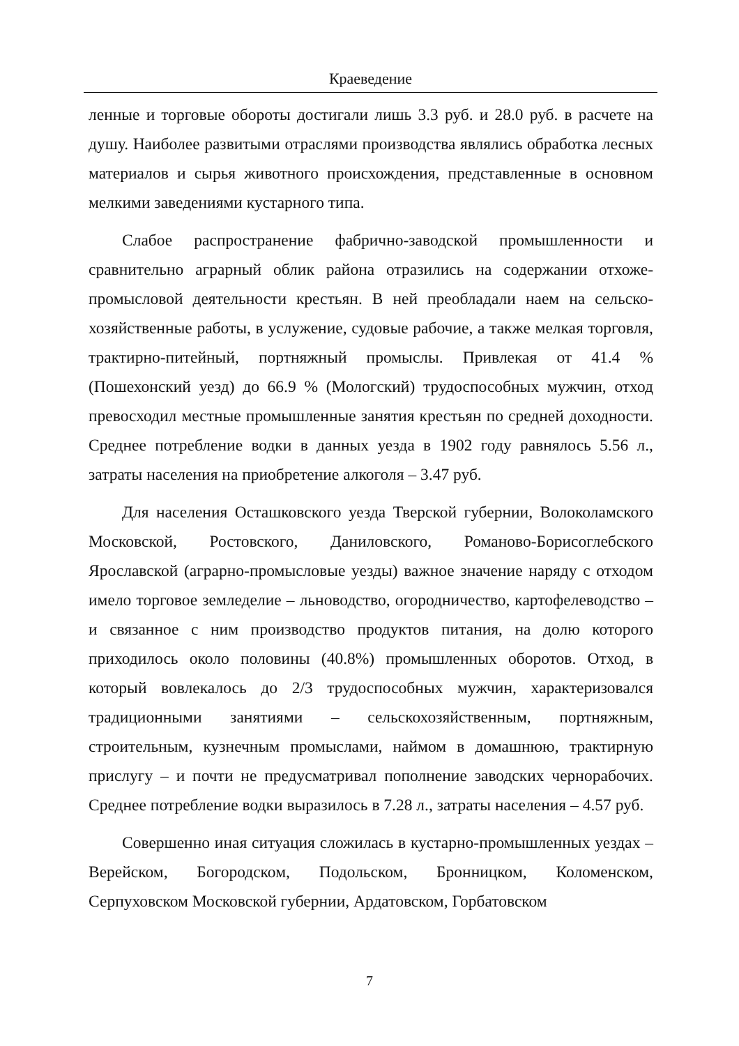Краеведение
ленные и торговые обороты достигали лишь 3.3 руб. и 28.0 руб. в расчете на душу. Наиболее развитыми отраслями производства являлись обработка лесных материалов и сырья животного происхождения, представленные в основном мелкими заведениями кустарного типа.
Слабое распространение фабрично-заводской промышленности и сравнительно аграрный облик района отразились на содержании отхоже-промысловой деятельности крестьян. В ней преобладали наем на сельско-хозяйственные работы, в услужение, судовые рабочие, а также мелкая торговля, трактирно-питейный, портняжный промыслы. Привлекая от 41.4 % (Пошехонский уезд) до 66.9 % (Мологский) трудоспособных мужчин, отход превосходил местные промышленные занятия крестьян по средней доходности. Среднее потребление водки в данных уезда в 1902 году равнялось 5.56 л., затраты населения на приобретение алкоголя – 3.47 руб.
Для населения Осташковского уезда Тверской губернии, Волоколамского Московской, Ростовского, Даниловского, Романово-Борисоглебского Ярославской (аграрно-промысловые уезды) важное значение наряду с отходом имело торговое земледелие – льноводство, огородничество, картофелеводство – и связанное с ним производство продуктов питания, на долю которого приходилось около половины (40.8%) промышленных оборотов. Отход, в который вовлекалось до 2/3 трудоспособных мужчин, характеризовался традиционными занятиями – сельскохозяйственным, портняжным, строительным, кузнечным промыслами, наймом в домашнюю, трактирную прислугу – и почти не предусматривал пополнение заводских чернорабочих. Среднее потребление водки выразилось в 7.28 л., затраты населения – 4.57 руб.
Совершенно иная ситуация сложилась в кустарно-промышленных уездах – Верейском, Богородском, Подольском, Бронницком, Коломенском, Серпуховском Московской губернии, Ардатовском, Горбатовском
7